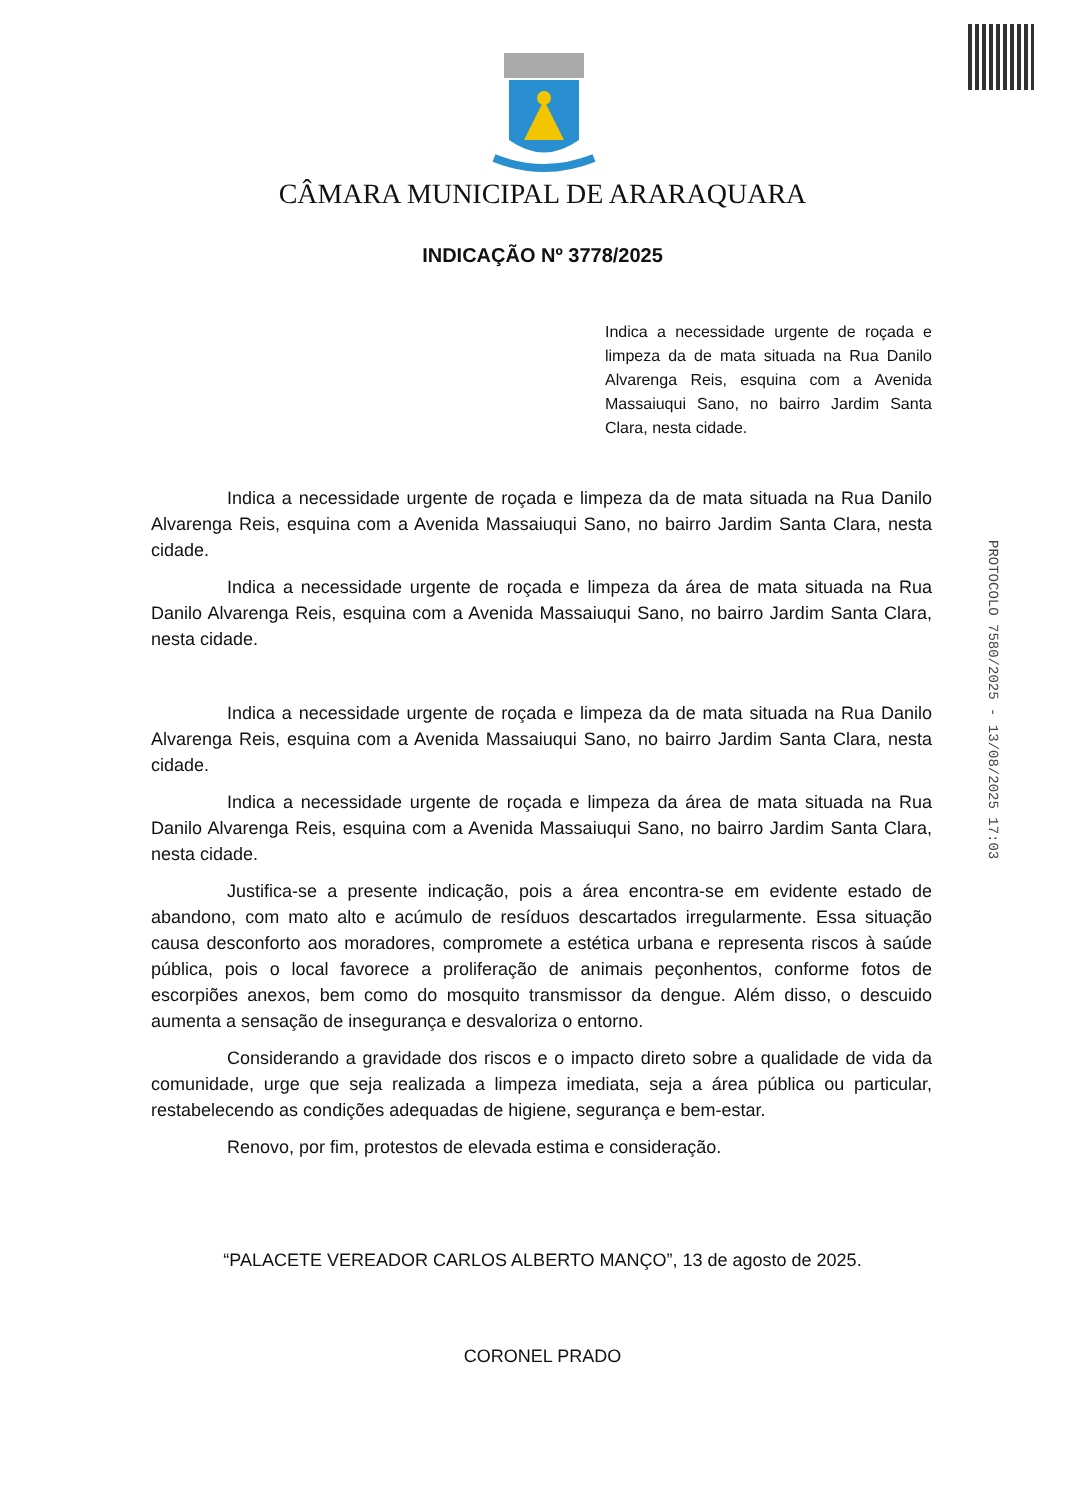CÂMARA MUNICIPAL DE ARARAQUARA
INDICAÇÃO Nº 3778/2025
Indica a necessidade urgente de roçada e limpeza da de mata situada na Rua Danilo Alvarenga Reis, esquina com a Avenida Massaiuqui Sano, no bairro Jardim Santa Clara, nesta cidade.
PROTOCOLO 7580/2025 - 13/08/2025 17:03
Indica a necessidade urgente de roçada e limpeza da de mata situada na Rua Danilo Alvarenga Reis, esquina com a Avenida Massaiuqui Sano, no bairro Jardim Santa Clara, nesta cidade.
Indica a necessidade urgente de roçada e limpeza da área de mata situada na Rua Danilo Alvarenga Reis, esquina com a Avenida Massaiuqui Sano, no bairro Jardim Santa Clara, nesta cidade.
Indica a necessidade urgente de roçada e limpeza da de mata situada na Rua Danilo Alvarenga Reis, esquina com a Avenida Massaiuqui Sano, no bairro Jardim Santa Clara, nesta cidade.
Indica a necessidade urgente de roçada e limpeza da área de mata situada na Rua Danilo Alvarenga Reis, esquina com a Avenida Massaiuqui Sano, no bairro Jardim Santa Clara, nesta cidade.
Justifica-se a presente indicação, pois a área encontra-se em evidente estado de abandono, com mato alto e acúmulo de resíduos descartados irregularmente. Essa situação causa desconforto aos moradores, compromete a estética urbana e representa riscos à saúde pública, pois o local favorece a proliferação de animais peçonhentos, conforme fotos de escorpiões anexos, bem como do mosquito transmissor da dengue. Além disso, o descuido aumenta a sensação de insegurança e desvaloriza o entorno.
Considerando a gravidade dos riscos e o impacto direto sobre a qualidade de vida da comunidade, urge que seja realizada a limpeza imediata, seja a área pública ou particular, restabelecendo as condições adequadas de higiene, segurança e bem-estar.
Renovo, por fim, protestos de elevada estima e consideração.
“PALACETE VEREADOR CARLOS ALBERTO MANÇO”, 13 de agosto de 2025.
CORONEL PRADO